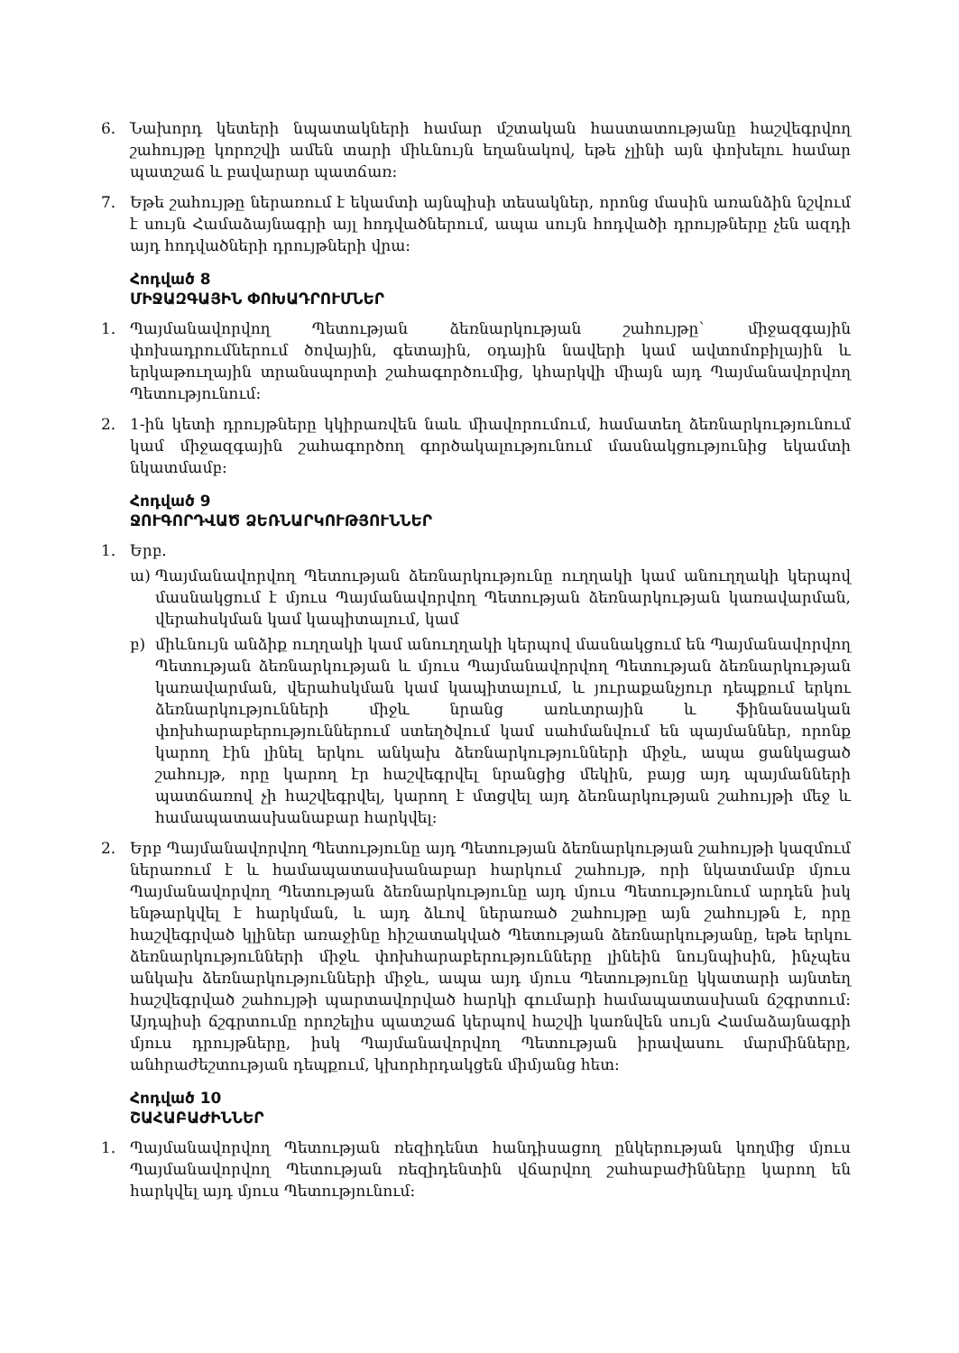6. Նախորդ կետերի նպատակների համար մշտական հաստատությանը հաշվեգրվող շահույթը կորոշվի ամեն տարի միևնույն եղանակով, եթե չլինի այն փոխելու համար պատշաճ և բավարար պատճառ:
7. Եթե շահույթը ներառում է եկամտի այնպիսի տեսակներ, որոնց մասին առանձին նշվում է սույն Համաձայնագրի այլ հոդվածներում, ապա սույն հոդվածի դրույթները չեն ազդի այդ հոդվածների դրույթների վրա:
Հոդված 8
ՄԻՋԱԶԳԱՅԻՆ ՓՈԽԱԴՐՈՒՄՆԵՐ
1. Պայմանավորվող Պետության ձեռնարկության շահույթը` միջազգային փոխադրումներում ծովային, գետային, օդային նավերի կամ ավտոմոբիլային և երկաթուղային տրանսպորտի շահագործումից, կհարկվի միայն այդ Պայմանավորվող Պետությունում:
2. 1-ին կետի դրույթները կկիրառվեն նաև միավորումում, համատեղ ձեռնարկությունում կամ միջազգային շահագործող գործակալությունում մասնակցությունից եկամտի նկատմամբ:
Հոդված 9
ՋՈՒԳՈՐԴՎԱԾ ՁԵՌՆԱՐԿՈՒԹՅՈՒՆՆԵՐ
1. Երբ.
ա) Պայմանավորվող Պետության ձեռնարկությունը ուղղակի կամ անուղղակի կերպով մասնակցում է մյուս Պայմանավորվող Պետության ձեռնարկության կառավարման, վերահսկման կամ կապիտալում, կամ
բ) միևնույն անձիք ուղղակի կամ անուղղակի կերպով մասնակցում են Պայմանավորվող Պետության ձեռնարկության և մյուս Պայմանավորվող Պետության ձեռնարկության կառավարման, վերահսկման կամ կապիտալում, և յուրաքանչյուր դեպքում երկու ձեռնարկությունների միջև նրանց առևտրային և ֆինանսական փոխհարաբերություններում ստեղծվում կամ սահմանվում են պայմաններ, որոնք կարող էին լինել երկու անկախ ձեռնարկությունների միջև, ապա ցանկացած շահույթ, որը կարող էր հաշվեգրվել նրանցից մեկին, բայց այդ պայմանների պատճառով չի հաշվեգրվել, կարող է մտցվել այդ ձեռնարկության շահույթի մեջ և համապատասխանաբար հարկվել:
2. Երբ Պայմանավորվող Պետությունը այդ Պետության ձեռնարկության շահույթի կազմում ներառում է և համապատասխանաբար հարկում շահույթ, որի նկատմամբ մյուս Պայմանավորվող Պետության ձեռնարկությունը այդ մյուս Պետությունում արդեն իսկ ենթարկվել է հարկման, և այդ ձևով ներառած շահույթը այն շահույթն է, որը հաշվեգրված կլիներ առաջինը հիշատակված Պետության ձեռնարկությանը, եթե երկու ձեռնարկությունների միջև փոխհարաբերությունները լինեին նույնպիսին, ինչպես անկախ ձեռնարկությունների միջև, ապա այդ մյուս Պետությունը կկատարի այնտեղ հաշվեգրված շահույթի պարտավորված հարկի գումարի համապատասխան ճշգրտում: Այդպիսի ճշգրտումը որոշելիս պատշաճ կերպով հաշվի կառնվեն սույն Համաձայնագրի մյուս դրույթները, իսկ Պայմանավորվող Պետության իրավասու մարմինները, անհրաժեշտության դեպքում, կխորհրդակցեն միմյանց հետ:
Հոդված 10
ՇԱՀԱԲԱԺԻՆՆԵՐ
1. Պայմանավորվող Պետության ռեզիդենտ հանդիսացող ընկերության կողմից մյուս Պայմանավորվող Պետության ռեզիդենտին վճարվող շահաբաժինները կարող են հարկվել այդ մյուս Պետությունում: